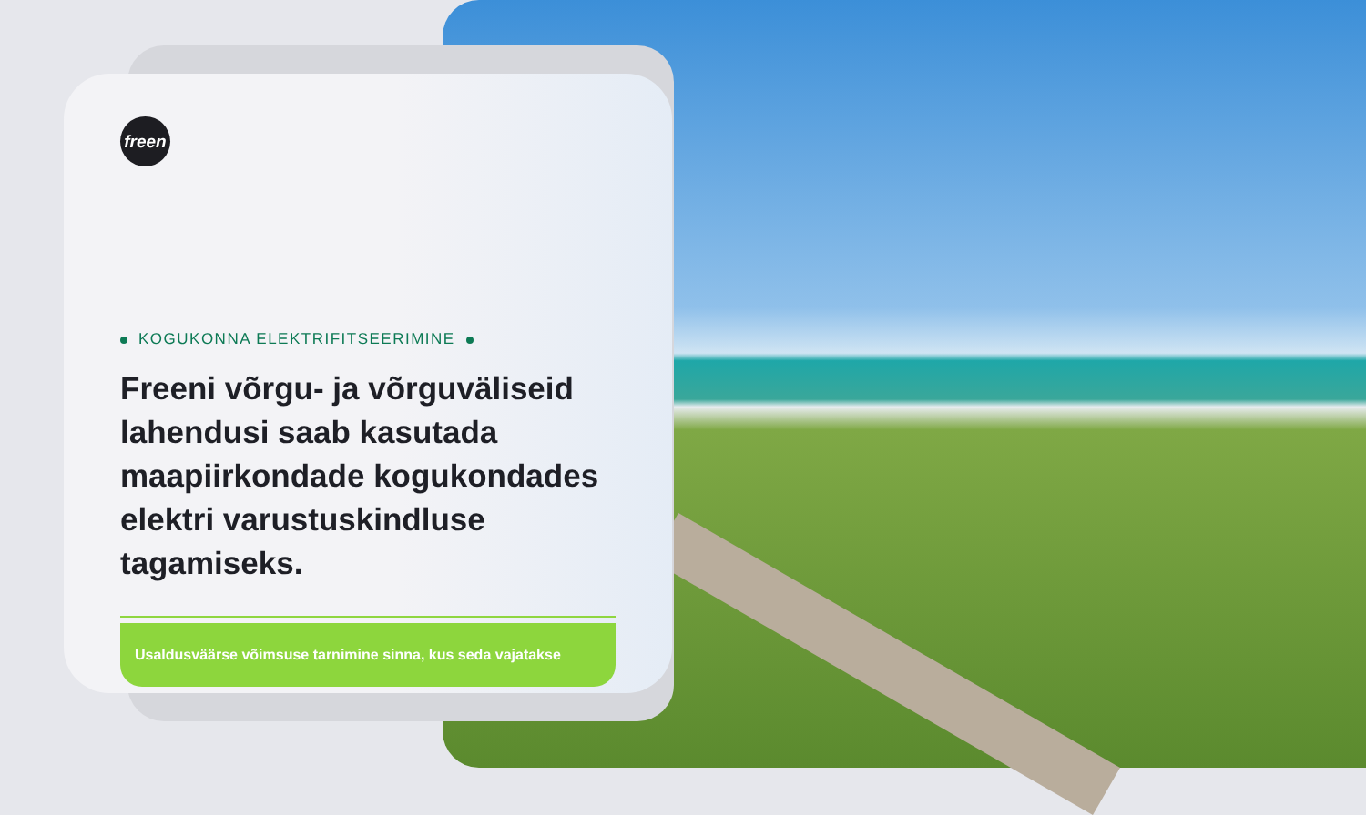freen
KOGUKONNA ELEKTRIFITSEERIMINE
Freeni võrgu- ja võrguväliseid lahendusi saab kasutada maapiirkondade kogukondades elektri varustuskindluse tagamiseks.
Usaldusväärse võimsuse tarnimine sinna, kus seda vajatakse